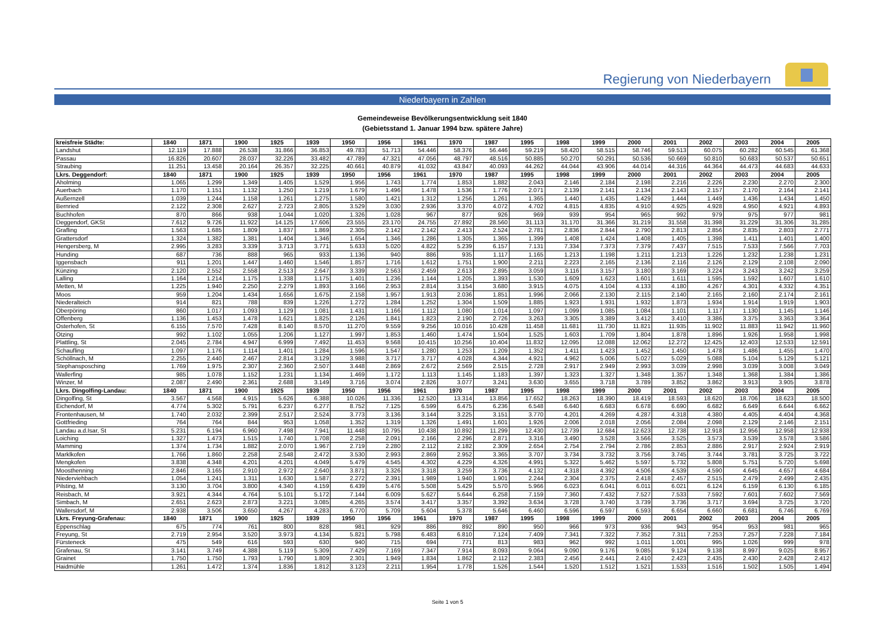Regierung von Niederbayern
Niederbayern in Zahlen
Gemeindeweise Bevölkerungsentwicklung seit 1840
(Gebietsstand 1. Januar 1994 bzw. spätere Jahre)
| kreisfreie Städte: | 1840 | 1871 | 1900 | 1925 | 1939 | 1950 | 1956 | 1961 | 1970 | 1987 | 1995 | 1998 | 1999 | 2000 | 2001 | 2002 | 2003 | 2004 | 2005 |
| --- | --- | --- | --- | --- | --- | --- | --- | --- | --- | --- | --- | --- | --- | --- | --- | --- | --- | --- | --- |
| Landshut | 12.119 | 17.888 | 26.538 | 31.866 | 36.853 | 49.783 | 51.713 | 54.446 | 58.376 | 56.446 | 59.219 | 58.420 | 58.515 | 58.746 | 59.513 | 60.075 | 60.282 | 60.545 | 61.368 |
| Passau | 16.826 | 20.607 | 28.037 | 32.226 | 33.482 | 47.789 | 47.321 | 47.056 | 48.797 | 48.516 | 50.885 | 50.270 | 50.291 | 50.536 | 50.669 | 50.810 | 50.683 | 50.537 | 50.651 |
| Straubing | 11.251 | 13.458 | 20.164 | 26.357 | 32.225 | 40.661 | 40.879 | 41.032 | 43.847 | 40.093 | 44.262 | 44.044 | 43.906 | 44.014 | 44.316 | 44.364 | 44.473 | 44.683 | 44.633 |
| Lkrs. Deggendorf: | 1840 | 1871 | 1900 | 1925 | 1939 | 1950 | 1956 | 1961 | 1970 | 1987 | 1995 | 1998 | 1999 | 2000 | 2001 | 2002 | 2003 | 2004 | 2005 |
| Aholming | 1.065 | 1.299 | 1.349 | 1.405 | 1.529 | 1.956 | 1.743 | 1.774 | 1.853 | 1.882 | 2.043 | 2.146 | 2.184 | 2.198 | 2.216 | 2.226 | 2.230 | 2.270 | 2.300 |
| Auerbach | 1.170 | 1.151 | 1.132 | 1.250 | 1.219 | 1.679 | 1.496 | 1.478 | 1.536 | 1.776 | 2.071 | 2.139 | 2.141 | 2.134 | 2.143 | 2.157 | 2.170 | 2.164 | 2.141 |
| Außernzell | 1.039 | 1.244 | 1.158 | 1.261 | 1.275 | 1.580 | 1.421 | 1.312 | 1.256 | 1.261 | 1.365 | 1.440 | 1.435 | 1.429 | 1.444 | 1.449 | 1.436 | 1.434 | 1.450 |
| Bernried | 2.122 | 2.308 | 2.627 | 2.723 | 2.805 | 3.529 | 3.030 | 2.936 | 3.370 | 4.072 | 4.702 | 4.815 | 4.835 | 4.910 | 4.925 | 4.928 | 4.950 | 4.921 | 4.893 |
| Buchhofen | 870 | 866 | 938 | 1.044 | 1.020 | 1.326 | 1.028 | 967 | 877 | 926 | 969 | 939 | 954 | 965 | 992 | 979 | 975 | 977 | 981 |
| Deggendorf, GKSt | 7.612 | 9.726 | 11.922 | 14.125 | 17.606 | 23.555 | 23.170 | 24.755 | 27.892 | 28.560 | 31.113 | 31.170 | 31.366 | 31.219 | 31.558 | 31.398 | 31.229 | 31.306 | 31.285 |
| Grafling | 1.563 | 1.685 | 1.809 | 1.837 | 1.869 | 2.305 | 2.142 | 2.142 | 2.413 | 2.524 | 2.781 | 2.836 | 2.844 | 2.790 | 2.813 | 2.856 | 2.835 | 2.803 | 2.771 |
| Grattersdorf | 1.324 | 1.382 | 1.381 | 1.404 | 1.346 | 1.654 | 1.346 | 1.286 | 1.305 | 1.365 | 1.399 | 1.408 | 1.424 | 1.408 | 1.405 | 1.398 | 1.411 | 1.401 | 1.400 |
| Hengersberg, M | 2.995 | 3.283 | 3.339 | 3.713 | 3.771 | 5.633 | 5.020 | 4.822 | 5.239 | 6.157 | 7.131 | 7.334 | 7.373 | 7.379 | 7.437 | 7.515 | 7.533 | 7.566 | 7.703 |
| Hunding | 687 | 736 | 888 | 965 | 933 | 1.136 | 940 | 886 | 935 | 1.117 | 1.165 | 1.213 | 1.198 | 1.211 | 1.213 | 1.226 | 1.232 | 1.238 | 1.231 |
| Iggensbach | 911 | 1.201 | 1.447 | 1.460 | 1.546 | 1.857 | 1.716 | 1.612 | 1.751 | 1.900 | 2.211 | 2.223 | 2.165 | 2.136 | 2.116 | 2.126 | 2.129 | 2.108 | 2.090 |
| Künzing | 2.120 | 2.552 | 2.558 | 2.513 | 2.647 | 3.339 | 2.563 | 2.459 | 2.613 | 2.895 | 3.059 | 3.116 | 3.157 | 3.180 | 3.169 | 3.224 | 3.243 | 3.242 | 3.259 |
| Lalling | 1.164 | 1.214 | 1.175 | 1.338 | 1.175 | 1.401 | 1.236 | 1.144 | 1.205 | 1.393 | 1.530 | 1.609 | 1.623 | 1.601 | 1.611 | 1.595 | 1.592 | 1.607 | 1.610 |
| Metten, M | 1.225 | 1.940 | 2.250 | 2.279 | 1.893 | 3.166 | 2.953 | 2.814 | 3.154 | 3.680 | 3.915 | 4.075 | 4.104 | 4.133 | 4.180 | 4.267 | 4.301 | 4.332 | 4.351 |
| Moos | 959 | 1.204 | 1.434 | 1.656 | 1.675 | 2.158 | 1.957 | 1.913 | 2.036 | 1.851 | 1.996 | 2.066 | 2.130 | 2.115 | 2.140 | 2.165 | 2.160 | 2.174 | 2.161 |
| Niederalteich | 914 | 821 | 788 | 839 | 1.226 | 1.272 | 1.284 | 1.252 | 1.304 | 1.509 | 1.885 | 1.923 | 1.931 | 1.932 | 1.873 | 1.934 | 1.914 | 1.919 | 1.903 |
| Oberpöring | 860 | 1.017 | 1.093 | 1.129 | 1.081 | 1.431 | 1.166 | 1.112 | 1.080 | 1.014 | 1.097 | 1.099 | 1.085 | 1.084 | 1.101 | 1.117 | 1.130 | 1.145 | 1.146 |
| Offenberg | 1.136 | 1.453 | 1.478 | 1.621 | 1.825 | 2.126 | 1.841 | 1.823 | 2.190 | 2.726 | 3.263 | 3.305 | 3.389 | 3.412 | 3.410 | 3.386 | 3.375 | 3.363 | 3.364 |
| Osterhofen, St | 6.155 | 7.570 | 7.428 | 8.140 | 8.570 | 11.270 | 9.559 | 9.256 | 10.016 | 10.428 | 11.458 | 11.681 | 11.730 | 11.821 | 11.935 | 11.902 | 11.883 | 11.942 | 11.960 |
| Otzing | 992 | 1.102 | 1.055 | 1.206 | 1.127 | 1.997 | 1.853 | 1.460 | 1.474 | 1.504 | 1.525 | 1.603 | 1.709 | 1.804 | 1.878 | 1.896 | 1.926 | 1.958 | 1.998 |
| Plattling, St | 2.045 | 2.784 | 4.947 | 6.999 | 7.492 | 11.453 | 9.568 | 10.415 | 10.256 | 10.404 | 11.832 | 12.095 | 12.088 | 12.062 | 12.272 | 12.425 | 12.403 | 12.533 | 12.591 |
| Schaufling | 1.097 | 1.176 | 1.114 | 1.401 | 1.284 | 1.596 | 1.547 | 1.280 | 1.253 | 1.209 | 1.352 | 1.411 | 1.423 | 1.452 | 1.450 | 1.478 | 1.486 | 1.455 | 1.470 |
| Schöllnach, M | 2.255 | 2.440 | 2.467 | 2.814 | 3.129 | 3.988 | 3.717 | 3.717 | 4.028 | 4.344 | 4.921 | 4.962 | 5.006 | 5.027 | 5.029 | 5.088 | 5.104 | 5.129 | 5.121 |
| Stephansposching | 1.769 | 1.975 | 2.307 | 2.360 | 2.507 | 3.448 | 2.869 | 2.672 | 2.569 | 2.515 | 2.728 | 2.917 | 2.949 | 2.993 | 3.039 | 2.998 | 3.039 | 3.008 | 3.049 |
| Wallerfing | 985 | 1.078 | 1.152 | 1.231 | 1.134 | 1.469 | 1.172 | 1.113 | 1.145 | 1.183 | 1.397 | 1.323 | 1.327 | 1.348 | 1.357 | 1.348 | 1.368 | 1.384 | 1.386 |
| Winzer, M | 2.087 | 2.490 | 2.361 | 2.688 | 3.149 | 3.716 | 3.074 | 2.826 | 3.077 | 3.241 | 3.630 | 3.655 | 3.718 | 3.789 | 3.852 | 3.862 | 3.913 | 3.905 | 3.878 |
| Lkrs. Dingolfing-Landau: | 1840 | 1871 | 1900 | 1925 | 1939 | 1950 | 1956 | 1961 | 1970 | 1987 | 1995 | 1998 | 1999 | 2000 | 2001 | 2002 | 2003 | 2004 | 2005 |
| Dingolfing, St | 3.567 | 4.568 | 4.915 | 5.626 | 6.388 | 10.026 | 11.336 | 12.520 | 13.314 | 13.856 | 17.652 | 18.263 | 18.390 | 18.419 | 18.593 | 18.620 | 18.706 | 18.623 | 18.500 |
| Eichendorf, M | 4.774 | 5.302 | 5.791 | 6.237 | 6.277 | 8.752 | 7.125 | 6.599 | 6.475 | 6.236 | 6.548 | 6.640 | 6.683 | 6.678 | 6.690 | 6.682 | 6.649 | 6.644 | 6.662 |
| Frontenhausen, M | 1.740 | 2.032 | 2.399 | 2.517 | 2.524 | 3.773 | 3.136 | 3.144 | 3.225 | 3.151 | 3.770 | 4.201 | 4.269 | 4.287 | 4.318 | 4.380 | 4.405 | 4.404 | 4.368 |
| Gottfrieding | 764 | 764 | 844 | 953 | 1.058 | 1.352 | 1.319 | 1.326 | 1.491 | 1.601 | 1.926 | 2.006 | 2.018 | 2.056 | 2.084 | 2.098 | 2.129 | 2.146 | 2.151 |
| Landau a.d.Isar, St | 5.231 | 6.194 | 6.960 | 7.498 | 7.941 | 11.448 | 10.795 | 10.438 | 10.892 | 11.299 | 12.430 | 12.739 | 12.684 | 12.623 | 12.738 | 12.918 | 12.956 | 12.958 | 12.938 |
| Loiching | 1.327 | 1.473 | 1.515 | 1.740 | 1.708 | 2.258 | 2.091 | 2.166 | 2.296 | 2.871 | 3.316 | 3.490 | 3.528 | 3.566 | 3.525 | 3.573 | 3.539 | 3.578 | 3.586 |
| Mamming | 1.374 | 1.734 | 1.882 | 2.070 | 1.967 | 2.719 | 2.280 | 2.112 | 2.182 | 2.309 | 2.654 | 2.754 | 2.794 | 2.786 | 2.853 | 2.886 | 2.917 | 2.924 | 2.919 |
| Marklkofen | 1.766 | 1.860 | 2.258 | 2.548 | 2.472 | 3.530 | 2.993 | 2.869 | 2.952 | 3.365 | 3.707 | 3.734 | 3.732 | 3.756 | 3.745 | 3.744 | 3.781 | 3.725 | 3.722 |
| Mengkofen | 3.838 | 4.348 | 4.201 | 4.201 | 4.049 | 5.479 | 4.545 | 4.302 | 4.229 | 4.326 | 4.991 | 5.322 | 5.462 | 5.597 | 5.732 | 5.808 | 5.751 | 5.720 | 5.698 |
| Moosthenning | 2.846 | 3.165 | 2.910 | 2.972 | 2.640 | 3.871 | 3.326 | 3.318 | 3.259 | 3.736 | 4.132 | 4.318 | 4.392 | 4.506 | 4.539 | 4.590 | 4.645 | 4.657 | 4.684 |
| Niederviehbach | 1.054 | 1.241 | 1.311 | 1.630 | 1.587 | 2.272 | 2.391 | 1.989 | 1.940 | 1.901 | 2.244 | 2.304 | 2.375 | 2.418 | 2.457 | 2.515 | 2.479 | 2.499 | 2.435 |
| Pilsting, M | 3.130 | 3.704 | 3.800 | 4.340 | 4.159 | 6.439 | 5.476 | 5.508 | 5.429 | 5.570 | 5.966 | 6.023 | 6.041 | 6.011 | 6.021 | 6.124 | 6.159 | 6.130 | 6.185 |
| Reisbach, M | 3.921 | 4.344 | 4.764 | 5.101 | 5.172 | 7.144 | 6.009 | 5.627 | 5.644 | 6.258 | 7.159 | 7.360 | 7.432 | 7.527 | 7.533 | 7.592 | 7.601 | 7.602 | 7.569 |
| Simbach, M | 2.651 | 2.623 | 2.873 | 3.221 | 3.085 | 4.265 | 3.574 | 3.417 | 3.357 | 3.392 | 3.634 | 3.728 | 3.740 | 3.739 | 3.736 | 3.717 | 3.694 | 3.725 | 3.720 |
| Wallersdorf, M | 2.938 | 3.506 | 3.650 | 4.267 | 4.283 | 6.770 | 5.709 | 5.604 | 5.378 | 5.646 | 6.460 | 6.596 | 6.597 | 6.593 | 6.654 | 6.660 | 6.681 | 6.746 | 6.769 |
| Lkrs. Freyung-Grafenau: | 1840 | 1871 | 1900 | 1925 | 1939 | 1950 | 1956 | 1961 | 1970 | 1987 | 1995 | 1998 | 1999 | 2000 | 2001 | 2002 | 2003 | 2004 | 2005 |
| Eppenschlag | 675 | 774 | 761 | 800 | 828 | 981 | 929 | 886 | 892 | 890 | 950 | 966 | 973 | 936 | 943 | 954 | 953 | 981 | 965 |
| Freyung, St | 2.719 | 2.954 | 3.520 | 3.973 | 4.134 | 5.821 | 5.798 | 6.483 | 6.810 | 7.124 | 7.409 | 7.341 | 7.322 | 7.352 | 7.311 | 7.253 | 7.257 | 7.228 | 7.184 |
| Fürsteneck | 475 | 549 | 616 | 593 | 630 | 940 | 715 | 694 | 771 | 813 | 983 | 962 | 992 | 1.011 | 1.001 | 995 | 1.026 | 999 | 978 |
| Grafenau, St | 3.141 | 3.749 | 4.388 | 5.119 | 5.309 | 7.429 | 7.169 | 7.347 | 7.914 | 8.093 | 9.064 | 9.090 | 9.176 | 9.085 | 9.124 | 9.138 | 8.997 | 9.025 | 8.957 |
| Grainet | 1.750 | 1.750 | 1.793 | 1.790 | 1.809 | 2.301 | 1.949 | 1.834 | 1.862 | 2.112 | 2.383 | 2.456 | 2.441 | 2.410 | 2.423 | 2.435 | 2.430 | 2.428 | 2.412 |
| Haidmühle | 1.261 | 1.472 | 1.374 | 1.836 | 1.812 | 3.123 | 2.211 | 1.954 | 1.778 | 1.526 | 1.544 | 1.520 | 1.512 | 1.521 | 1.533 | 1.516 | 1.502 | 1.505 | 1.494 |
Seite 1 von 5